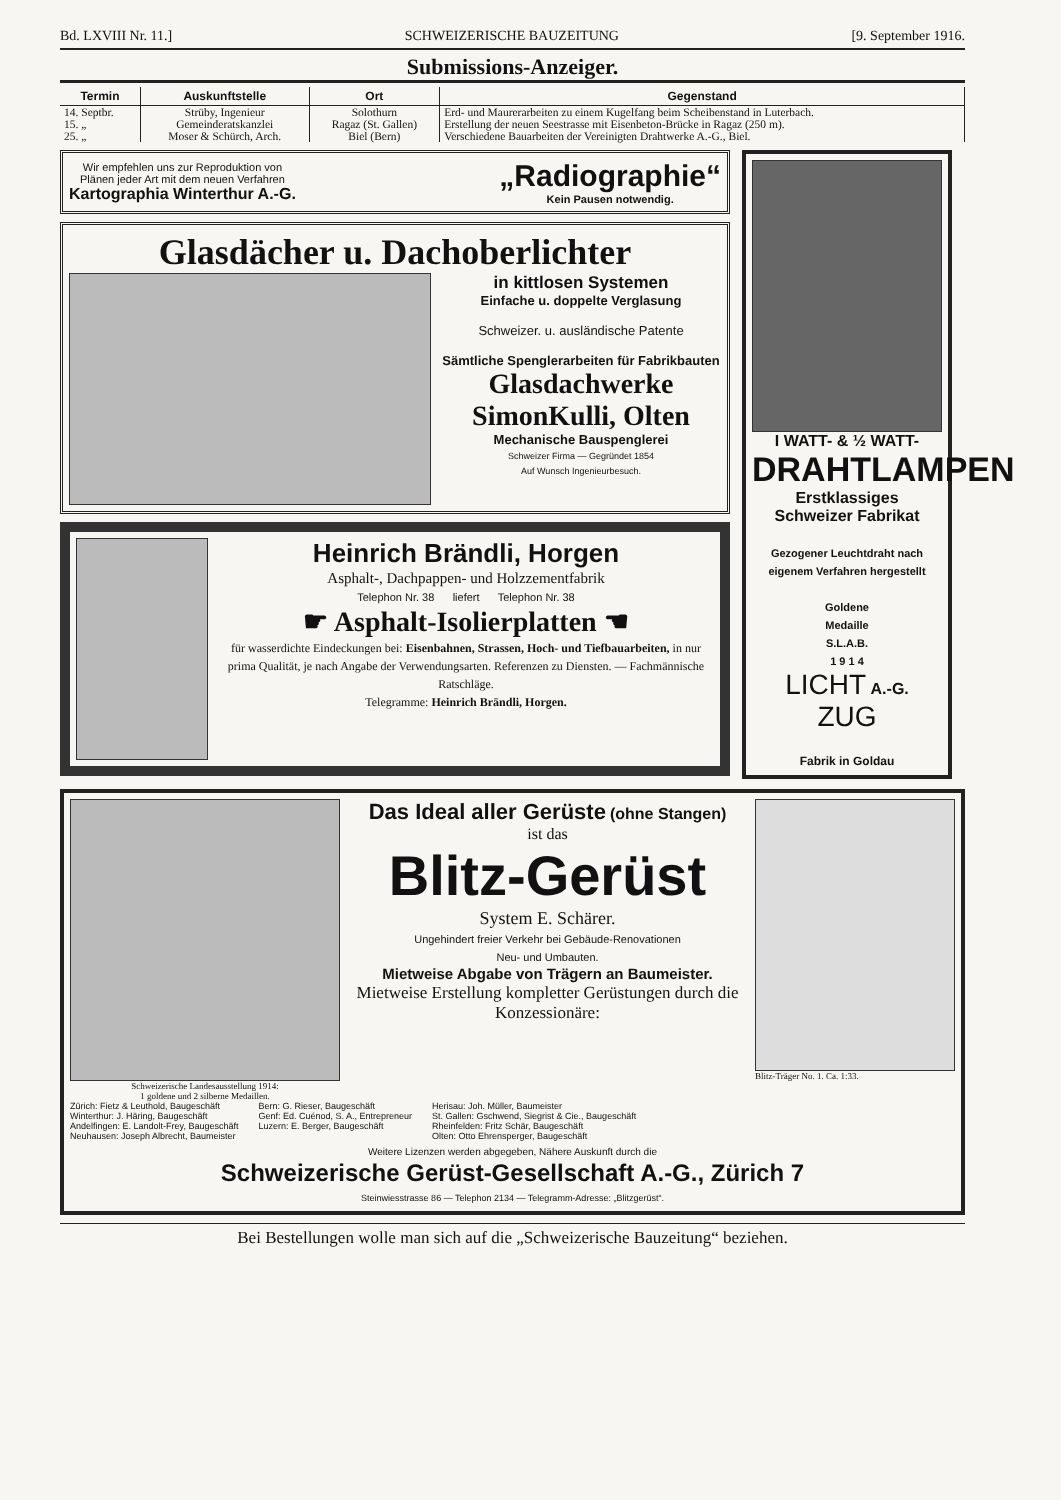Bd. LXVIII Nr. 11.] SCHWEIZERISCHE BAUZEITUNG [9. September 1916.
Submissions-Anzeiger.
| Termin | Auskunftstelle | Ort | Gegenstand |
| --- | --- | --- | --- |
| 14. Septbr. | Strüby, Ingenieur | Solothurn | Erd- und Maurerarbeiten zu einem Kugelfang beim Scheibenstand in Luterbach. |
| 15. „ | Gemeinderatskanzlei | Ragaz (St. Gallen) | Erstellung der neuen Seestrasse mit Eisenbeton-Brücke in Ragaz (250 m). |
| 25. „ | Moser & Schürch, Arch. | Biel (Bern) | Verschiedene Bauarbeiten der Vereinigten Drahtwerke A.-G., Biel. |
Wir empfehlen uns zur Reproduktion von
Plänen jeder Art mit dem neuen Verfahren
Kartographia Winterthur A.-G.
„Radiographie“
Kein Pausen notwendig.
Glasdächer u. Dachoberlichter
in kittlosen Systemen
Einfache u. doppelte Verglasung
Schweizer. u. ausländische Patente
Sämtliche Spenglerarbeiten für Fabrikbauten
Glasdachwerke
SimonKulli, Olten
Mechanische Bauspenglerei
Schweizer Firma — Gegründet 1854
Auf Wunsch Ingenieurbesuch.
Heinrich Brändli, Horgen
Asphalt-, Dachpappen- und Holzzementfabrik
Telephon Nr. 38 liefert Telephon Nr. 38
☛ Asphalt-Isolierplatten ☚
für wasserdichte Eindeckungen bei: Eisenbahnen, Strassen, Hoch- und Tiefbauarbeiten, in nur prima Qualität, je nach Angabe der Verwendungsarten. Referenzen zu Diensten. — Fachmännische Ratschläge.
Telegramme: Heinrich Brändli, Horgen.
I WATT- & ½ WATT-
DRAHTLAMPEN
Erstklassiges
Schweizer Fabrikat
Gezogener Leuchtdraht nach eigenem Verfahren hergestellt
Goldene
Medaille
S.L.A.B.
1 9 1 4
LICHT A.-G.
ZUG
Fabrik in Goldau
Schweizerische Landesausstellung 1914:
1 goldene und 2 silberne Medaillen.
Das Ideal aller Gerüste (ohne Stangen)
ist das
Blitz-Gerüst
System E. Schärer.
Ungehindert freier Verkehr bei Gebäude-Renovationen
Neu- und Umbauten.
Mietweise Abgabe von Trägern an Baumeister.
Mietweise Erstellung kompletter Gerüstungen durch die Konzessionäre:
Blitz-Träger No. 1. Ca. 1:33.
Zürich: Fietz & Leuthold, Baugeschäft
Winterthur: J. Häring, Baugeschäft
Andelfingen: E. Landolt-Frey, Baugeschäft
Neuhausen: Joseph Albrecht, Baumeister
Bern: G. Rieser, Baugeschäft
Genf: Ed. Cuénod, S. A., Entrepreneur
Luzern: E. Berger, Baugeschäft
Herisau: Joh. Müller, Baumeister
St. Gallen: Gschwend, Siegrist & Cie., Baugeschäft
Rheinfelden: Fritz Schär, Baugeschäft
Olten: Otto Ehrensperger, Baugeschäft
Weitere Lizenzen werden abgegeben, Nähere Auskunft durch die
Schweizerische Gerüst-Gesellschaft A.-G., Zürich 7
Steinwiesstrasse 86 — Telephon 2134 — Telegramm-Adresse: „Blitzgerüst“.
Bei Bestellungen wolle man sich auf die „Schweizerische Bauzeitung“ beziehen.